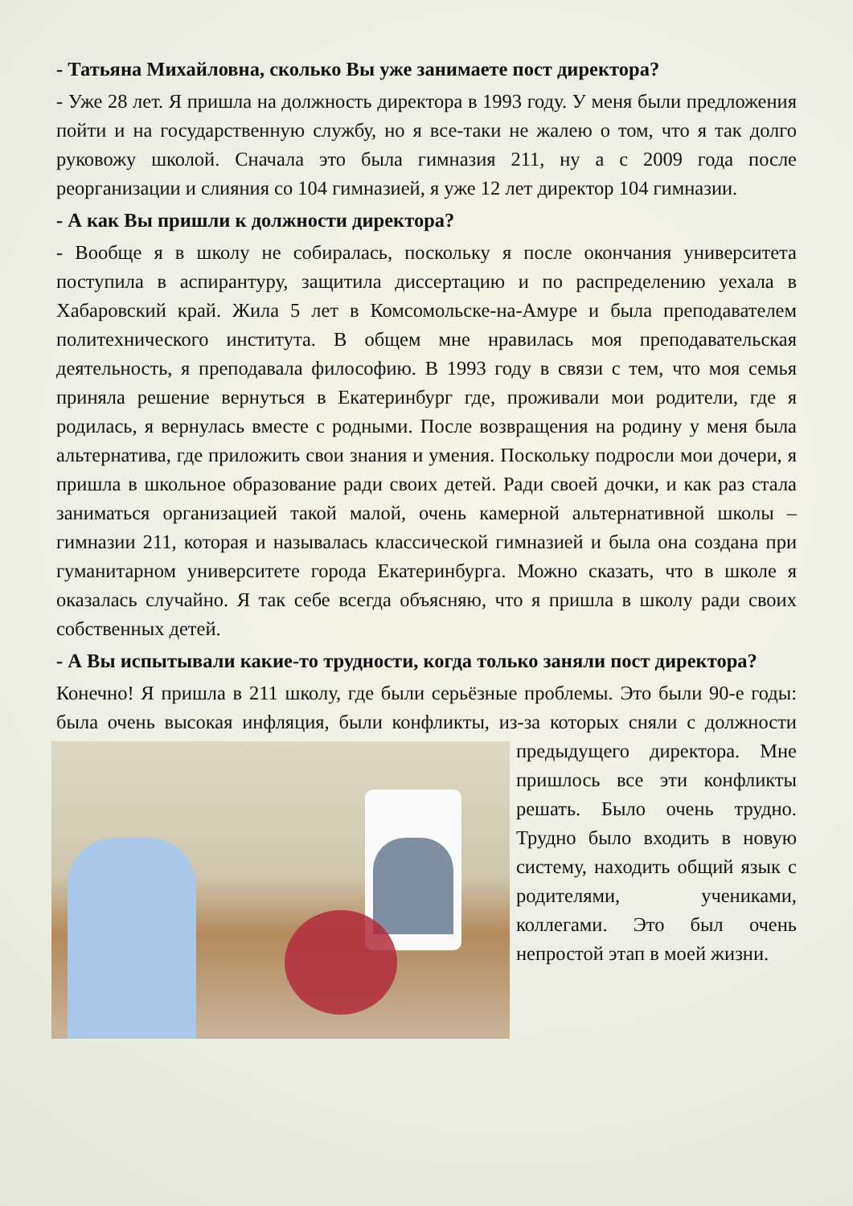- Татьяна Михайловна, сколько Вы уже занимаете пост директора?
- Уже 28 лет. Я пришла на должность директора в 1993 году. У меня были предложения пойти и на государственную службу, но я все-таки не жалею о том, что я так долго руковожу школой. Сначала это была гимназия 211, ну а с 2009 года после реорганизации и слияния со 104 гимназией, я уже 12 лет директор 104 гимназии.
- А как Вы пришли к должности директора?
- Вообще я в школу не собиралась, поскольку я после окончания университета поступила в аспирантуру, защитила диссертацию и по распределению уехала в Хабаровский край. Жила 5 лет в Комсомольске-на-Амуре и была преподавателем политехнического института. В общем мне нравилась моя преподавательская деятельность, я преподавала философию. В 1993 году в связи с тем, что моя семья приняла решение вернуться в Екатеринбург где, проживали мои родители, где я родилась, я вернулась вместе с родными. После возвращения на родину у меня была альтернатива, где приложить свои знания и умения. Поскольку подросли мои дочери, я пришла в школьное образование ради своих детей. Ради своей дочки, и как раз стала заниматься организацией такой малой, очень камерной альтернативной школы – гимназии 211, которая и называлась классической гимназией и была она создана при гуманитарном университете города Екатеринбурга. Можно сказать, что в школе я оказалась случайно. Я так себе всегда объясняю, что я пришла в школу ради своих собственных детей.
- А Вы испытывали какие-то трудности, когда только заняли пост директора?
Конечно! Я пришла в 211 школу, где были серьёзные проблемы. Это были 90-е годы: была очень высокая инфляция, были конфликты, из-за которых сняли с должности предыдущего директора. Мне пришлось все эти конфликты решать. Было очень трудно. Трудно было входить в новую систему, находить общий язык с родителями, учениками, коллегами. Это был очень непростой этап в моей жизни.